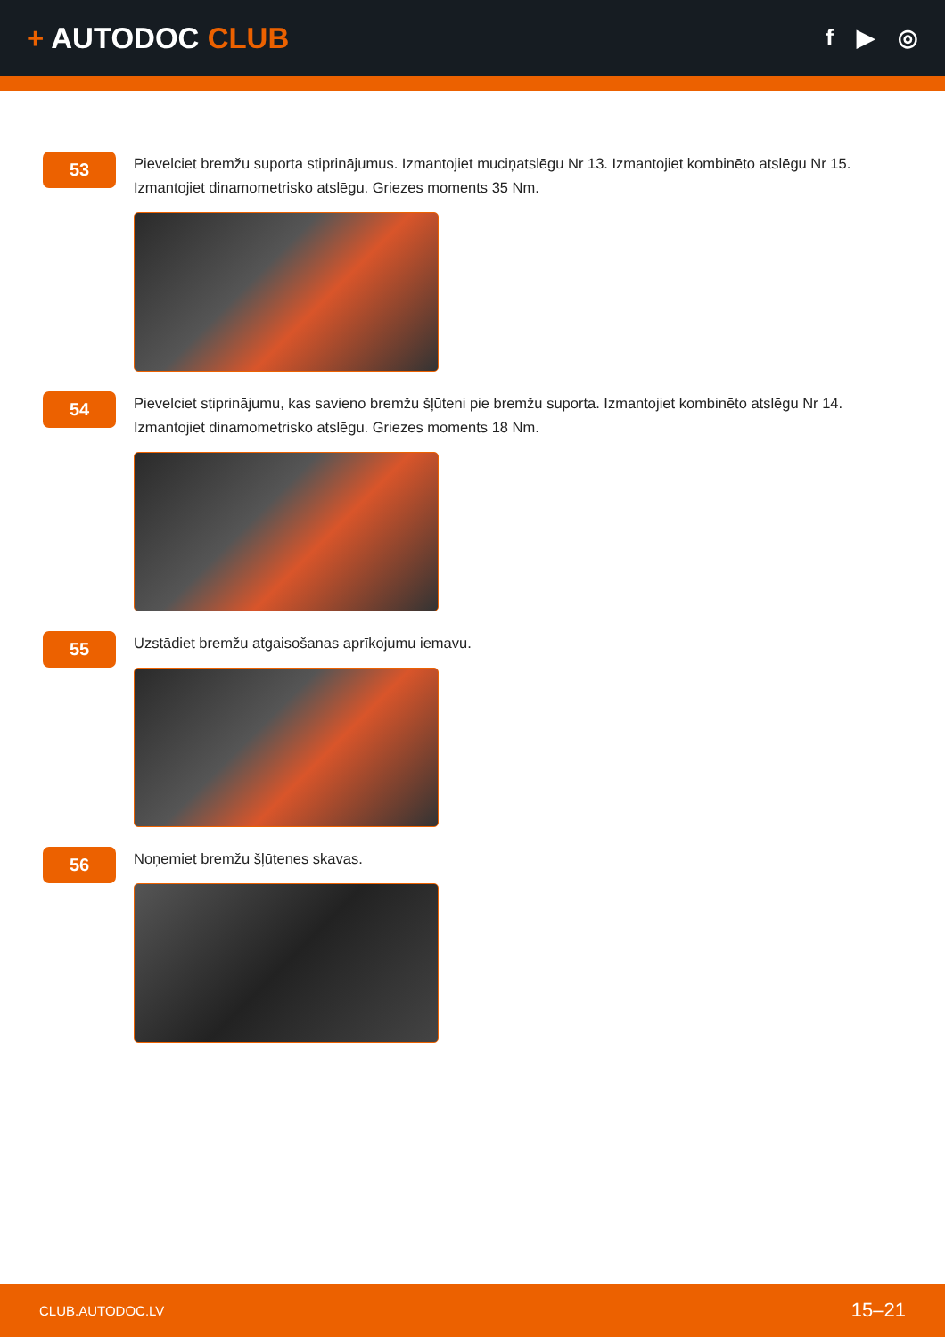+ AUTODOC CLUB
f ▶ ◎
53
Pievelciet bremžu suporta stiprinājumus. Izmantojiet muciņatslēgu Nr 13. Izmantojiet kombinēto atslēgu Nr 15. Izmantojiet dinamometrisko atslēgu. Griezes moments 35 Nm.
54
Pievelciet stiprinājumu, kas savieno bremžu šļūteni pie bremžu suporta. Izmantojiet kombinēto atslēgu Nr 14. Izmantojiet dinamometrisko atslēgu. Griezes moments 18 Nm.
55
Uzstādiet bremžu atgaisošanas aprīkojumu iemavu.
56
Noņemiet bremžu šļūtenes skavas.
CLUB.AUTODOC.LV 15–21